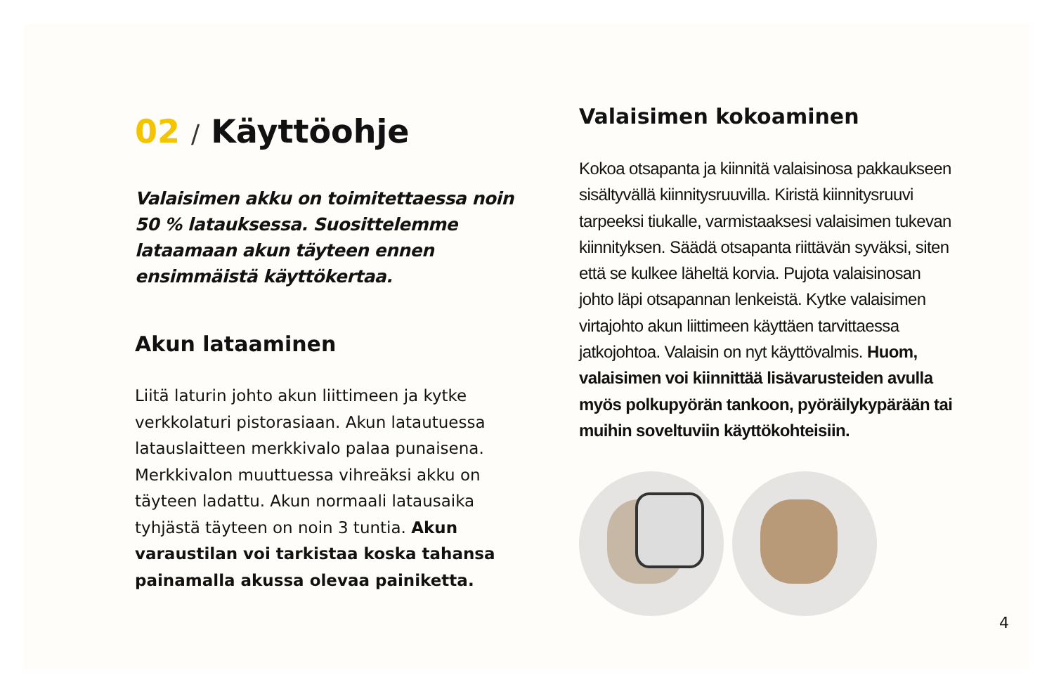02 / Käyttöohje
Valaisimen akku on toimitettaessa noin 50 % latauksessa. Suosittelemme lataamaan akun täyteen ennen ensimmäistä käyttökertaa.
Akun lataaminen
Liitä laturin johto akun liittimeen ja kytke verkkolaturi pistorasiaan. Akun latautuessa latauslaitteen merkkivalo palaa punaisena. Merkkivalon muuttuessa vihreäksi akku on täyteen ladattu. Akun normaali latausaika tyhjästä täyteen on noin 3 tuntia. Akun varaustilan voi tarkistaa koska tahansa painamalla akussa olevaa painiketta.
Valaisimen kokoaminen
Kokoa otsapanta ja kiinnitä valaisinosa pakkaukseen sisältyvällä kiinnitysruuvilla. Kiristä kiinnitysruuvi tarpeeksi tiukalle, varmistaaksesi valaisimen tukevan kiinnityksen. Säädä otsapanta riittävän syväksi, siten että se kulkee läheltä korvia. Pujota valaisinosan johto läpi otsapannan lenkeistä. Kytke valaisimen virtajohto akun liittimeen käyttäen tarvittaessa jatkojohtoa. Valaisin on nyt käyttövalmis. Huom, valaisimen voi kiinnittää lisävarusteiden avulla myös polkupyörän tankoon, pyöräilykypärään tai muihin soveltuviin käyttökohteisiin.
4